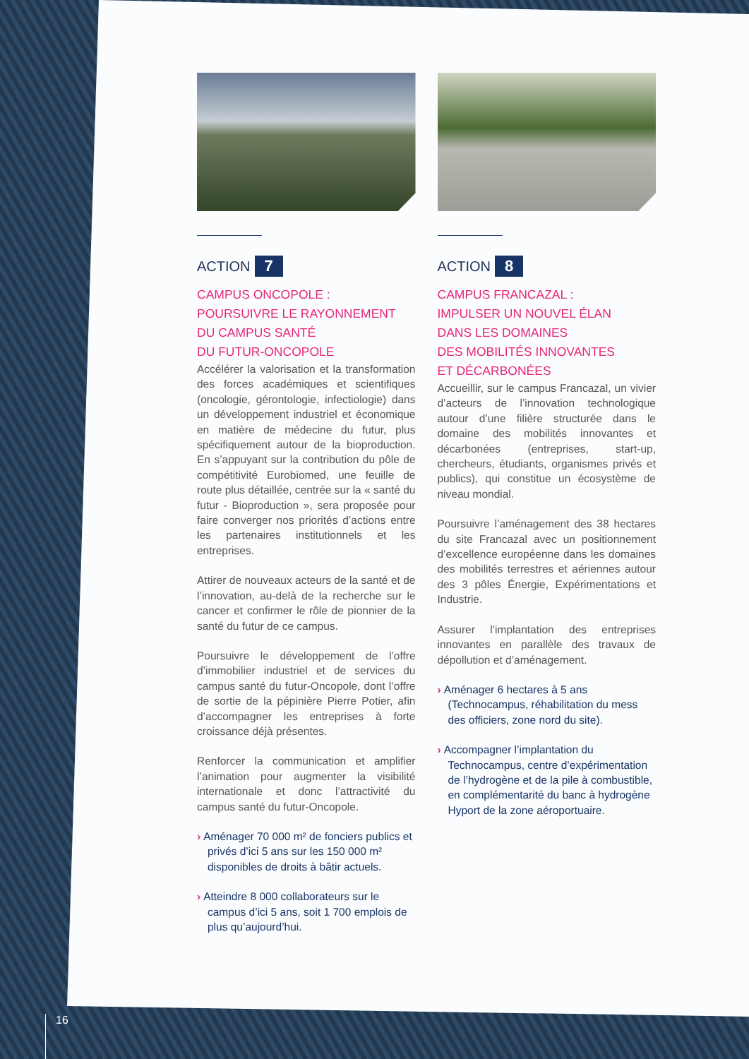ACTION 7
CAMPUS ONCOPOLE :
POURSUIVRE LE RAYONNEMENT
DU CAMPUS SANTÉ
DU FUTUR-ONCOPOLE
Accélérer la valorisation et la transformation des forces académiques et scientifiques (oncologie, gérontologie, infectiologie) dans un développement industriel et économique en matière de médecine du futur, plus spécifiquement autour de la bioproduction. En s’appuyant sur la contribution du pôle de compétitivité Eurobiomed, une feuille de route plus détaillée, centrée sur la « santé du futur - Bioproduction », sera proposée pour faire converger nos priorités d’actions entre les partenaires institutionnels et les entreprises.
Attirer de nouveaux acteurs de la santé et de l’innovation, au-delà de la recherche sur le cancer et confirmer le rôle de pionnier de la santé du futur de ce campus.
Poursuivre le développement de l’offre d’immobilier industriel et de services du campus santé du futur-Oncopole, dont l’offre de sortie de la pépinière Pierre Potier, afin d’accompagner les entreprises à forte croissance déjà présentes.
Renforcer la communication et amplifier l’animation pour augmenter la visibilité internationale et donc l’attractivité du campus santé du futur-Oncopole.
› Aménager 70 000 m² de fonciers publics et privés d’ici 5 ans sur les 150 000 m² disponibles de droits à bâtir actuels.
› Atteindre 8 000 collaborateurs sur le campus d’ici 5 ans, soit 1 700 emplois de plus qu’aujourd’hui.
ACTION 8
CAMPUS FRANCAZAL :
IMPULSER UN NOUVEL ÉLAN
DANS LES DOMAINES
DES MOBILITÉS INNOVANTES
ET DÉCARBONÉES
Accueillir, sur le campus Francazal, un vivier d’acteurs de l’innovation technologique autour d’une filière structurée dans le domaine des mobilités innovantes et décarbonées (entreprises, start-up, chercheurs, étudiants, organismes privés et publics), qui constitue un écosystème de niveau mondial.
Poursuivre l’aménagement des 38 hectares du site Francazal avec un positionnement d’excellence européenne dans les domaines des mobilités terrestres et aériennes autour des 3 pôles Énergie, Expérimentations et Industrie.
Assurer l’implantation des entreprises innovantes en parallèle des travaux de dépollution et d’aménagement.
› Aménager 6 hectares à 5 ans (Technocampus, réhabilitation du mess des officiers, zone nord du site).
› Accompagner l’implantation du Technocampus, centre d’expérimentation de l’hydrogène et de la pile à combustible, en complémentarité du banc à hydrogène Hyport de la zone aéroportuaire.
16